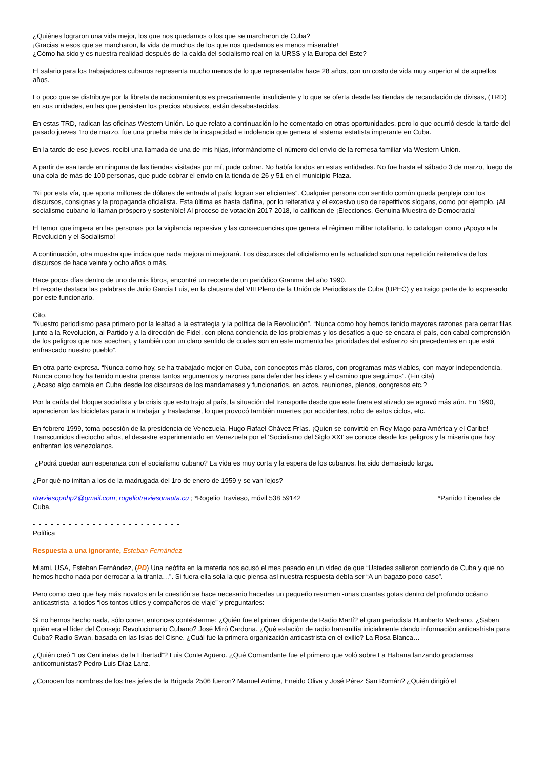¿Quiénes lograron una vida mejor, los que nos quedamos o los que se marcharon de Cuba?
¡Gracias a esos que se marcharon, la vida de muchos de los que nos quedamos es menos miserable!
¿Cómo ha sido y es nuestra realidad después de la caída del socialismo real en la URSS y la Europa del Este?
El salario para los trabajadores cubanos representa mucho menos de lo que representaba hace 28 años, con un costo de vida muy superior al de aquellos años.
Lo poco que se distribuye por la libreta de racionamientos es precariamente insuficiente y lo que se oferta desde las tiendas de recaudación de divisas, (TRD) en sus unidades, en las que persisten los precios abusivos, están desabastecidas.
En estas TRD, radican las oficinas Western Unión. Lo que relato a continuación lo he comentado en otras oportunidades, pero lo que ocurrió desde la tarde del pasado jueves 1ro de marzo, fue una prueba más de la incapacidad e indolencia que genera el sistema estatista imperante en Cuba.
En la tarde de ese jueves, recibí una llamada de una de mis hijas, informándome el número del envío de la remesa familiar vía Western Unión.
A partir de esa tarde en ninguna de las tiendas visitadas por mí, pude cobrar. No había fondos en estas entidades. No fue hasta el sábado 3 de marzo, luego de una cola de más de 100 personas, que pude cobrar el envío en la tienda de 26 y 51 en el municipio Plaza.
“Ni por esta vía, que aporta millones de dólares de entrada al país; logran ser eficientes”. Cualquier persona con sentido común queda perpleja con los discursos, consignas y la propaganda oficialista. Esta última es hasta dañina, por lo reiterativa y el excesivo uso de repetitivos slogans, como por ejemplo. ¡Al socialismo cubano lo llaman próspero y sostenible! Al proceso de votación 2017-2018, lo califican de ¡Elecciones, Genuina Muestra de Democracia!
El temor que impera en las personas por la vigilancia represiva y las consecuencias que genera el régimen militar totalitario, lo catalogan como ¡Apoyo a la Revolución y el Socialismo!
A continuación, otra muestra que indica que nada mejora ni mejorará. Los discursos del oficialismo en la actualidad son una repetición reiterativa de los discursos de hace veinte y ocho años o más.
Hace pocos días dentro de uno de mis libros, encontré un recorte de un periódico Granma del año 1990.
El recorte destaca las palabras de Julio García Luis, en la clausura del VIII Pleno de la Unión de Periodistas de Cuba (UPEC) y extraigo parte de lo expresado por este funcionario.
Cito.
“Nuestro periodismo pasa primero por la lealtad a la estrategia y la política de la Revolución”. “Nunca como hoy hemos tenido mayores razones para cerrar filas junto a la Revolución, al Partido y a la dirección de Fidel, con plena conciencia de los problemas y los desafíos a que se encara el país, con cabal comprensión de los peligros que nos acechan, y también con un claro sentido de cuales son en este momento las prioridades del esfuerzo sin precedentes en que está enfrascado nuestro pueblo”.
En otra parte expresa. “Nunca como hoy, se ha trabajado mejor en Cuba, con conceptos más claros, con programas más viables, con mayor independencia. Nunca como hoy ha tenido nuestra prensa tantos argumentos y razones para defender las ideas y el camino que seguimos”. (Fin cita)
¿Acaso algo cambia en Cuba desde los discursos de los mandamases y funcionarios, en actos, reuniones, plenos, congresos etc.?
Por la caída del bloque socialista y la crisis que esto trajo al país, la situación del transporte desde que este fuera estatizado se agravó más aún. En 1990, aparecieron las bicicletas para ir a trabajar y trasladarse, lo que provocó también muertes por accidentes, robo de estos ciclos, etc.
En febrero 1999, toma posesión de la presidencia de Venezuela, Hugo Rafael Chávez Frías. ¡Quien se convirtió en Rey Mago para América y el Caribe! Transcurridos dieciocho años, el desastre experimentado en Venezuela por el ‘Socialismo del Siglo XXI’ se conoce desde los peligros y la miseria que hoy enfrentan los venezolanos.
¿Podrá quedar aun esperanza con el socialismo cubano? La vida es muy corta y la espera de los cubanos, ha sido demasiado larga.
¿Por qué no imitan a los de la madrugada del 1ro de enero de 1959 y se van lejos?
rtraviesopnhp2@gmail.com; rogeliotraviesonauta.cu ; *Rogelio Travieso, móvil 538 59142 *Partido Liberales de Cuba.
- - - - - - - - - - - - - - - - - - - - - - - - -
Política
Respuesta a una ignorante, Esteban Fernández
Miami, USA, Esteban Fernández, (PD) Una neófita en la materia nos acusó el mes pasado en un video de que “Ustedes salieron corriendo de Cuba y que no hemos hecho nada por derrocar a la tiranía…”. Si fuera ella sola la que piensa así nuestra respuesta debía ser “A un bagazo poco caso”.
Pero como creo que hay más novatos en la cuestión se hace necesario hacerles un pequeño resumen -unas cuantas gotas dentro del profundo océano anticastrista- a todos “los tontos útiles y compañeros de viaje” y preguntarles:
Si no hemos hecho nada, sólo correr, entonces contéstenme: ¿Quién fue el primer dirigente de Radio Martí? el gran periodista Humberto Medrano. ¿Saben quién era el líder del Consejo Revolucionario Cubano? José Miró Cardona. ¿Qué estación de radio transmitía inicialmente dando información anticastrista para Cuba? Radio Swan, basada en las Islas del Cisne. ¿Cuál fue la primera organización anticastrista en el exilio? La Rosa Blanca…
¿Quién creó “Los Centinelas de la Libertad”? Luis Conte Agüero. ¿Qué Comandante fue el primero que voló sobre La Habana lanzando proclamas anticomunistas? Pedro Luis Díaz Lanz.
¿Conocen los nombres de los tres jefes de la Brigada 2506 fueron? Manuel Artime, Eneido Oliva y José Pérez San Román? ¿Quién dirigió el